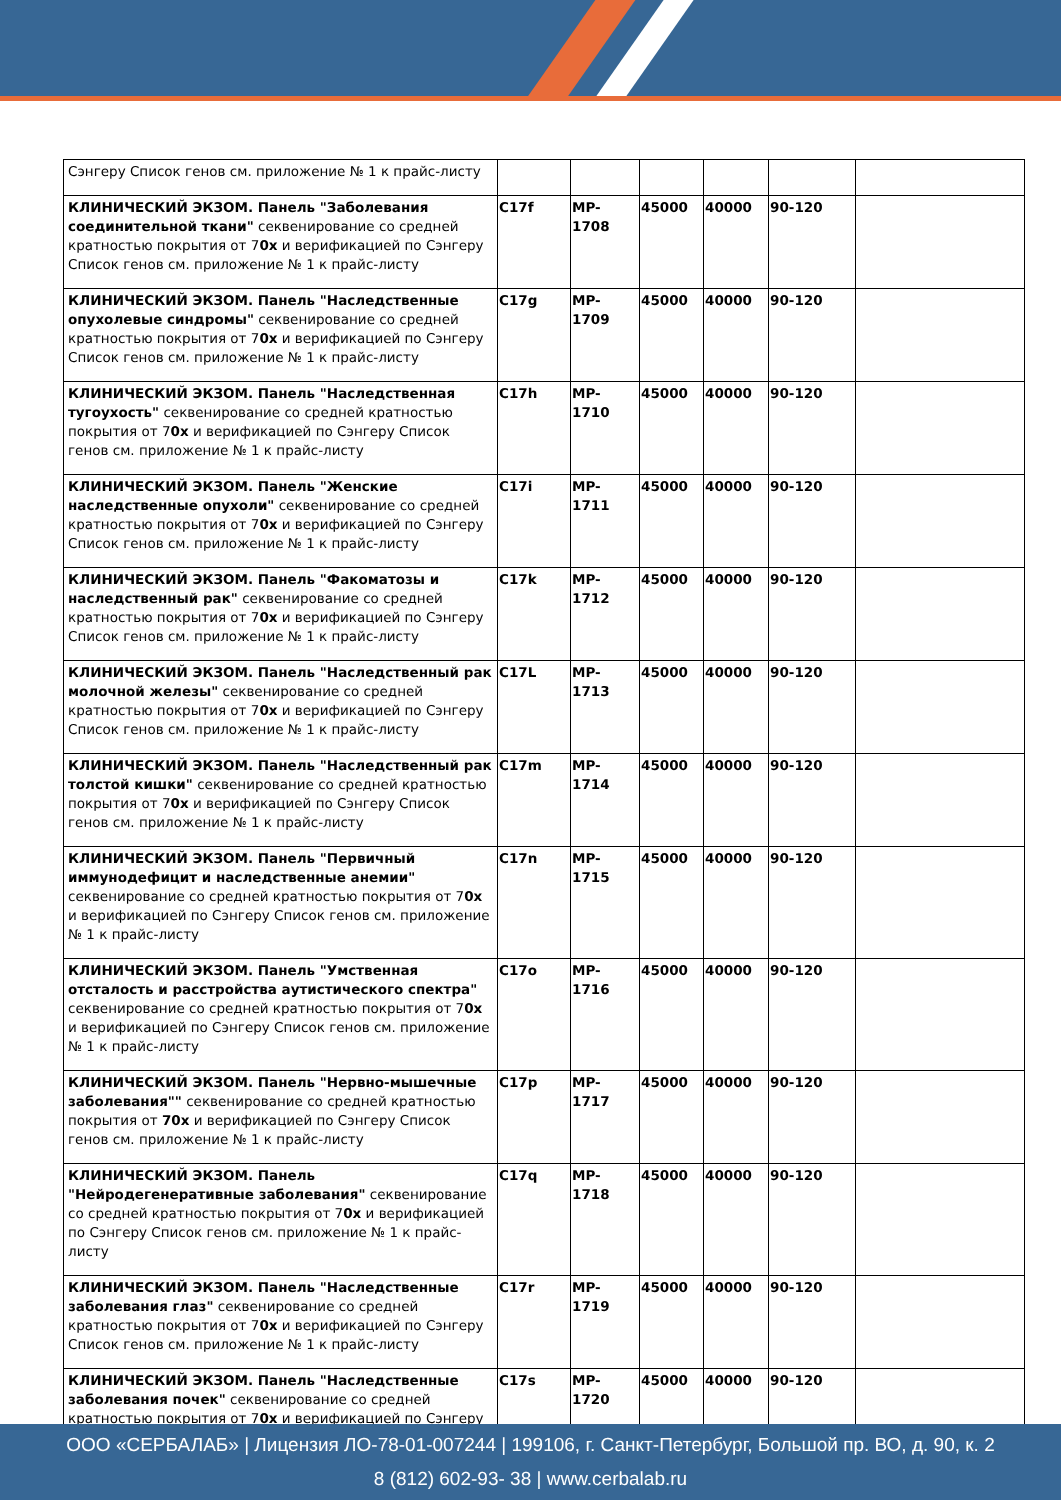| Сэнгеру Список генов см. приложение № 1 к прайс-листу | | | | | | |
| КЛИНИЧЕСКИЙ ЭКЗОМ. Панель "Заболевания соединительной ткани" секвенирование со средней кратностью покрытия от 7 0x и верификацией по Сэнгеру Список генов см. приложение № 1 к прайс-листу | C17f | MP-1708 | 45000 | 40000 | 90-120 | |
| КЛИНИЧЕСКИЙ ЭКЗОМ. Панель "Наследственные опухолевые синдромы" секвенирование со средней кратностью покрытия от 7 0x и верификацией по Сэнгеру Список генов см. приложение № 1 к прайс-листу | C17g | MP-1709 | 45000 | 40000 | 90-120 | |
| КЛИНИЧЕСКИЙ ЭКЗОМ. Панель "Наследственная тугоухость" секвенирование со средней кратностью покрытия от 7 0x и верификацией по Сэнгеру Список генов см. приложение № 1 к прайс-листу | C17h | MP-1710 | 45000 | 40000 | 90-120 | |
| КЛИНИЧЕСКИЙ ЭКЗОМ. Панель "Женские наследственные опухоли" секвенирование со средней кратностью покрытия от 7 0x и верификацией по Сэнгеру Список генов см. приложение № 1 к прайс-листу | C17i | MP-1711 | 45000 | 40000 | 90-120 | |
| КЛИНИЧЕСКИЙ ЭКЗОМ. Панель "Факоматозы и наследственный рак" секвенирование со средней кратностью покрытия от 7 0x и верификацией по Сэнгеру Список генов см. приложение № 1 к прайс-листу | C17k | MP-1712 | 45000 | 40000 | 90-120 | |
| КЛИНИЧЕСКИЙ ЭКЗОМ. Панель "Наследственный рак молочной железы" секвенирование со средней кратностью покрытия от 7 0x и верификацией по Сэнгеру Список генов см. приложение № 1 к прайс-листу | C17L | MP-1713 | 45000 | 40000 | 90-120 | |
| КЛИНИЧЕСКИЙ ЭКЗОМ. Панель "Наследственный рак толстой кишки" секвенирование со средней кратностью покрытия от 7 0x и верификацией по Сэнгеру Список генов см. приложение № 1 к прайс-листу | C17m | MP-1714 | 45000 | 40000 | 90-120 | |
| КЛИНИЧЕСКИЙ ЭКЗОМ. Панель "Первичный иммунодефицит и наследственные анемии" секвенирование со средней кратностью покрытия от 7 0x и верификацией по Сэнгеру Список генов см. приложение № 1 к прайс-листу | C17n | MP-1715 | 45000 | 40000 | 90-120 | |
| КЛИНИЧЕСКИЙ ЭКЗОМ. Панель "Умственная отсталость и расстройства аутистического спектра" секвенирование со средней кратностью покрытия от 7 0x и верификацией по Сэнгеру Список генов см. приложение № 1 к прайс-листу | C17o | MP-1716 | 45000 | 40000 | 90-120 | |
| КЛИНИЧЕСКИЙ ЭКЗОМ. Панель "Нервно-мышечные заболевания"" секвенирование со средней кратностью покрытия от 70x и верификацией по Сэнгеру Список генов см. приложение № 1 к прайс-листу | C17p | MP-1717 | 45000 | 40000 | 90-120 | |
| КЛИНИЧЕСКИЙ ЭКЗОМ. Панель "Нейродегенеративные заболевания" секвенирование со средней кратностью покрытия от 7 0x и верификацией по Сэнгеру Список генов см. приложение № 1 к прайс-листу | C17q | MP-1718 | 45000 | 40000 | 90-120 | |
| КЛИНИЧЕСКИЙ ЭКЗОМ. Панель "Наследственные заболевания глаз" секвенирование со средней кратностью покрытия от 7 0x и верификацией по Сэнгеру Список генов см. приложение № 1 к прайс-листу | C17r | MP-1719 | 45000 | 40000 | 90-120 | |
| КЛИНИЧЕСКИЙ ЭКЗОМ. Панель "Наследственные заболевания почек" секвенирование со средней кратностью покрытия от 7 0x и верификацией по Сэнгеру | C17s | MP-1720 | 45000 | 40000 | 90-120 | |
ООО «СЕРБАЛАБ» | Лицензия ЛО-78-01-007244 | 199106, г. Санкт-Петербург, Большой пр. ВО, д. 90, к. 2
8 (812) 602-93- 38 | www.cerbalab.ru